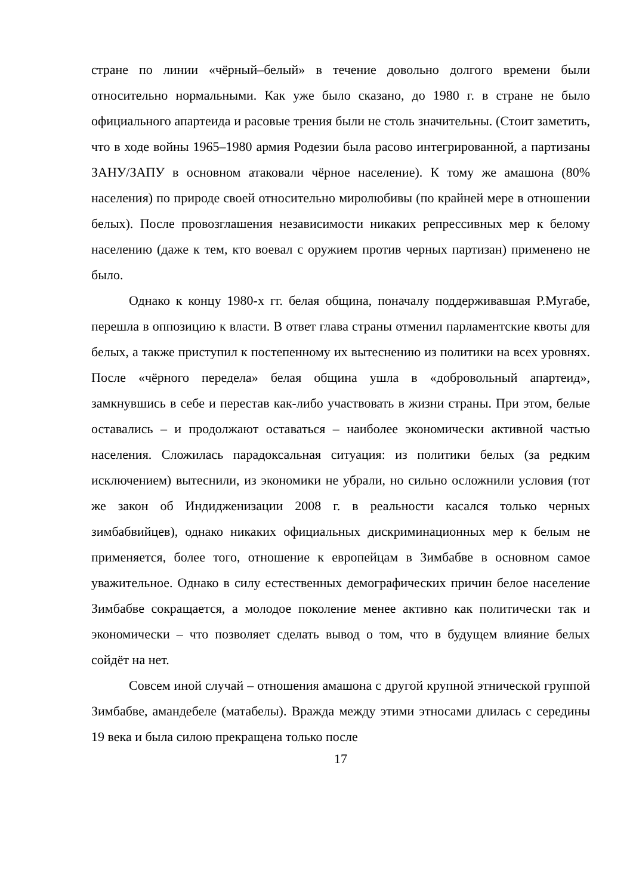стране по линии «чёрный–белый» в течение довольно долгого времени были относительно нормальными. Как уже было сказано, до 1980 г. в стране не было официального апартеида и расовые трения были не столь значительны. (Стоит заметить, что в ходе войны 1965–1980 армия Родезии была расово интегрированной, а партизаны ЗАНУ/ЗАПУ в основном атаковали чёрное население). К тому же амашона (80% населения) по природе своей относительно миролюбивы (по крайней мере в отношении белых). После провозглашения независимости никаких репрессивных мер к белому населению (даже к тем, кто воевал с оружием против черных партизан) применено не было.
Однако к концу 1980-х гг. белая община, поначалу поддерживавшая Р.Мугабе, перешла в оппозицию к власти. В ответ глава страны отменил парламентские квоты для белых, а также приступил к постепенному их вытеснению из политики на всех уровнях. После «чёрного передела» белая община ушла в «добровольный апартеид», замкнувшись в себе и перестав как-либо участвовать в жизни страны. При этом, белые оставались – и продолжают оставаться – наиболее экономически активной частью населения. Сложилась парадоксальная ситуация: из политики белых (за редким исключением) вытеснили, из экономики не убрали, но сильно осложнили условия (тот же закон об Индидженизации 2008 г. в реальности касался только черных зимбабвийцев), однако никаких официальных дискриминационных мер к белым не применяется, более того, отношение к европейцам в Зимбабве в основном самое уважительное. Однако в силу естественных демографических причин белое население Зимбабве сокращается, а молодое поколение менее активно как политически так и экономически – что позволяет сделать вывод о том, что в будущем влияние белых сойдёт на нет.
Совсем иной случай – отношения амашона с другой крупной этнической группой Зимбабве, амандебеле (матабелы). Вражда между этими этносами длилась с середины 19 века и была силою прекращена только после
17